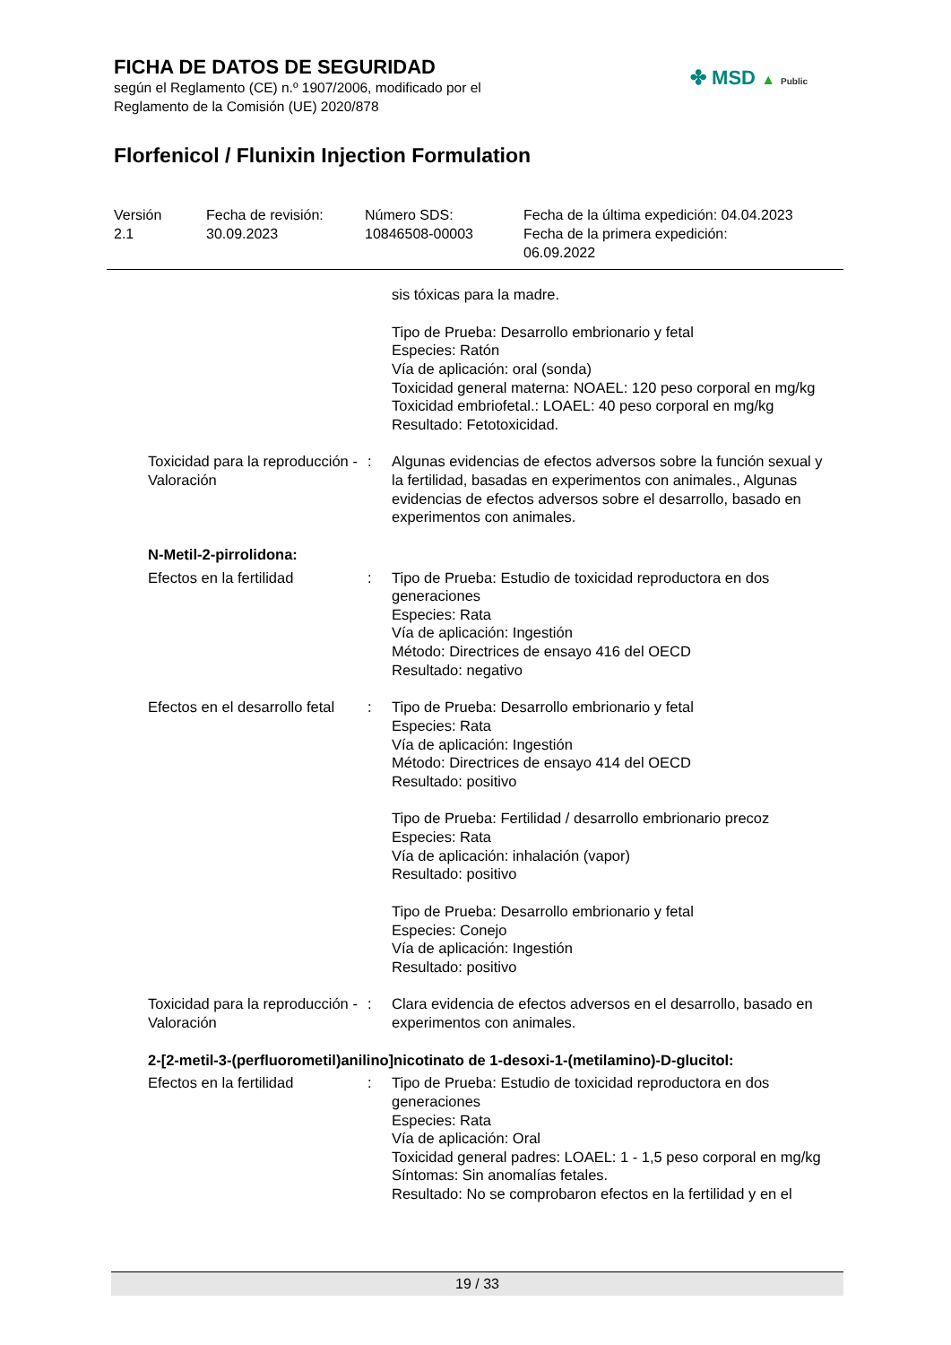FICHA DE DATOS DE SEGURIDAD
según el Reglamento (CE) n.º 1907/2006, modificado por el
Reglamento de la Comisión (UE) 2020/878
Florfenicol / Flunixin Injection Formulation
✤ MSD ▲ Public
Versión
2.1
Fecha de revisión:
30.09.2023
Número SDS:
10846508-00003
Fecha de la última expedición: 04.04.2023
Fecha de la primera expedición:
06.09.2022
sis tóxicas para la madre.
Tipo de Prueba: Desarrollo embrionario y fetal
Especies: Ratón
Vía de aplicación: oral (sonda)
Toxicidad general materna: NOAEL: 120 peso corporal en mg/kg
Toxicidad embriofetal.: LOAEL: 40 peso corporal en mg/kg
Resultado: Fetotoxicidad.
Toxicidad para la reproducción - Valoración
: Algunas evidencias de efectos adversos sobre la función sexual y la fertilidad, basadas en experimentos con animales., Algunas evidencias de efectos adversos sobre el desarrollo, basado en experimentos con animales.
N-Metil-2-pirrolidona:
Efectos en la fertilidad : Tipo de Prueba: Estudio de toxicidad reproductora en dos generaciones
Especies: Rata
Vía de aplicación: Ingestión
Método: Directrices de ensayo 416 del OECD
Resultado: negativo
Efectos en el desarrollo fetal
: Tipo de Prueba: Desarrollo embrionario y fetal
Especies: Rata
Vía de aplicación: Ingestión
Método: Directrices de ensayo 414 del OECD
Resultado: positivo
Tipo de Prueba: Fertilidad / desarrollo embrionario precoz
Especies: Rata
Vía de aplicación: inhalación (vapor)
Resultado: positivo
Tipo de Prueba: Desarrollo embrionario y fetal
Especies: Conejo
Vía de aplicación: Ingestión
Resultado: positivo
Toxicidad para la reproducción - Valoración
: Clara evidencia de efectos adversos en el desarrollo, basado en experimentos con animales.
2-[2-metil-3-(perfluorometil)anilino]nicotinato de 1-desoxi-1-(metilamino)-D-glucitol:
Efectos en la fertilidad : Tipo de Prueba: Estudio de toxicidad reproductora en dos generaciones
Especies: Rata
Vía de aplicación: Oral
Toxicidad general padres: LOAEL: 1 - 1,5 peso corporal en mg/kg
Síntomas: Sin anomalías fetales.
Resultado: No se comprobaron efectos en la fertilidad y en el
19 / 33